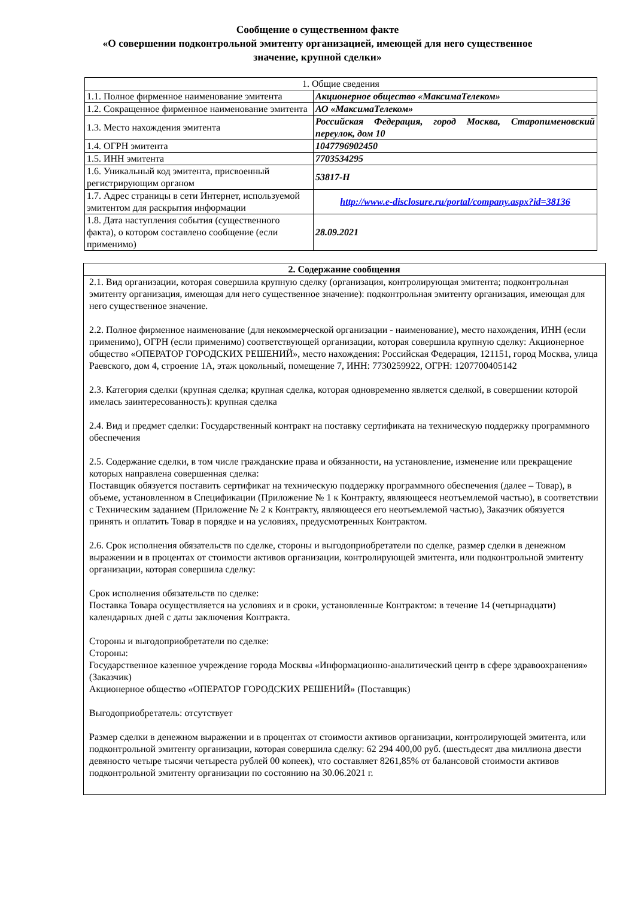Сообщение о существенном факте
«О совершении подконтрольной эмитенту организацией, имеющей для него существенное
значение, крупной сделки»
| 1. Общие сведения | |
| 1.1. Полное фирменное наименование эмитента | Акционерное общество «МаксимаТелеком» |
| 1.2. Сокращенное фирменное наименование эмитента | АО «МаксимаТелеком» |
| 1.3. Место нахождения эмитента | Российская Федерация, город Москва, Старопименовский переулок, дом 10 |
| 1.4. ОГРН эмитента | 1047796902450 |
| 1.5. ИНН эмитента | 7703534295 |
| 1.6. Уникальный код эмитента, присвоенный регистрирующим органом | 53817-H |
| 1.7. Адрес страницы в сети Интернет, используемой эмитентом для раскрытия информации | http://www.e-disclosure.ru/portal/company.aspx?id=38136 |
| 1.8. Дата наступления события (существенного факта), о котором составлено сообщение (если применимо) | 28.09.2021 |
| 2. Содержание сообщения |
| 2.1. Вид организации, которая совершила крупную сделку (организация, контролирующая эмитента; подконтрольная эмитенту организация, имеющая для него существенное значение): подконтрольная эмитенту организация, имеющая для него существенное значение. 2.2. Полное фирменное наименование (для некоммерческой организации - наименование), место нахождения, ИНН (если применимо), ОГРН (если применимо) соответствующей организации, которая совершила крупную сделку: Акционерное общество «ОПЕРАТОР ГОРОДСКИХ РЕШЕНИЙ», место нахождения: Российская Федерация, 121151, город Москва, улица Раевского, дом 4, строение 1А, этаж цокольный, помещение 7, ИНН: 7730259922, ОГРН: 1207700405142 2.3. Категория сделки (крупная сделка; крупная сделка, которая одновременно является сделкой, в совершении которой имелась заинтересованность): крупная сделка 2.4. Вид и предмет сделки: Государственный контракт на поставку сертификата на техническую поддержку программного обеспечения 2.5. Содержание сделки, в том числе гражданские права и обязанности, на установление, изменение или прекращение которых направлена совершенная сделка: Поставщик обязуется поставить сертификат на техническую поддержку программного обеспечения (далее – Товар), в объеме, установленном в Спецификации (Приложение № 1 к Контракту, являющееся неотъемлемой частью), в соответствии с Техническим заданием (Приложение № 2 к Контракту, являющееся его неотъемлемой частью), Заказчик обязуется принять и оплатить Товар в порядке и на условиях, предусмотренных Контрактом. 2.6. Срок исполнения обязательств по сделке, стороны и выгодоприобретатели по сделке, размер сделки в денежном выражении и в процентах от стоимости активов организации, контролирующей эмитента, или подконтрольной эмитенту организации, которая совершила сделку: Срок исполнения обязательств по сделке: Поставка Товара осуществляется на условиях и в сроки, установленные Контрактом: в течение 14 (четырнадцати) календарных дней с даты заключения Контракта. Стороны и выгодоприобретатели по сделке: Стороны: Государственное казенное учреждение города Москвы «Информационно-аналитический центр в сфере здравоохранения» (Заказчик) Акционерное общество «ОПЕРАТОР ГОРОДСКИХ РЕШЕНИЙ» (Поставщик) Выгодоприобретатель: отсутствует Размер сделки в денежном выражении и в процентах от стоимости активов организации, контролирующей эмитента, или подконтрольной эмитенту организации, которая совершила сделку: 62 294 400,00 руб. (шестьдесят два миллиона двести девяносто четыре тысячи четыреста рублей 00 копеек), что составляет 8261,85% от балансовой стоимости активов подконтрольной эмитенту организации по состоянию на 30.06.2021 г. |